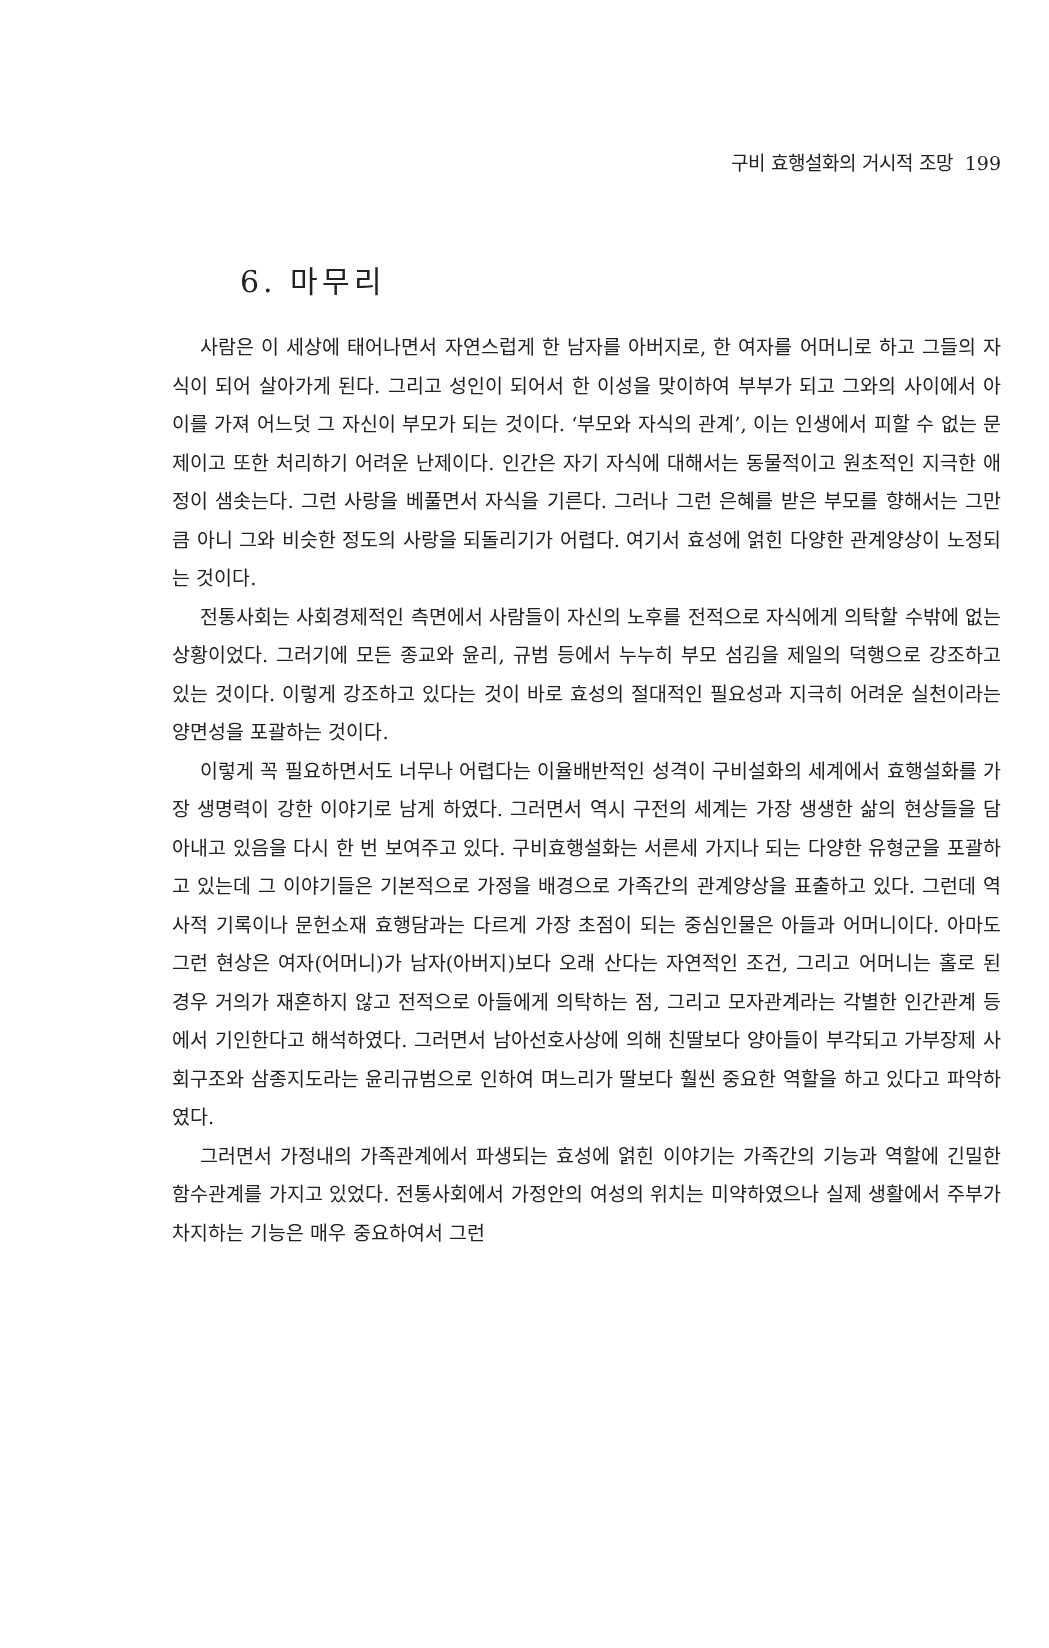구비 효행설화의 거시적 조망 199
6. 마무리
사람은 이 세상에 태어나면서 자연스럽게 한 남자를 아버지로, 한 여자를 어머니로 하고 그들의 자식이 되어 살아가게 된다. 그리고 성인이 되어서 한 이성을 맞이하여 부부가 되고 그와의 사이에서 아이를 가져 어느덧 그 자신이 부모가 되는 것이다. ‘부모와 자식의 관계’, 이는 인생에서 피할 수 없는 문제이고 또한 처리하기 어려운 난제이다. 인간은 자기 자식에 대해서는 동물적이고 원초적인 지극한 애정이 샘솟는다. 그런 사랑을 베풀면서 자식을 기른다. 그러나 그런 은혜를 받은 부모를 향해서는 그만큼 아니 그와 비슷한 정도의 사랑을 되돌리기가 어렵다. 여기서 효성에 얽힌 다양한 관계양상이 노정되는 것이다.
전통사회는 사회경제적인 측면에서 사람들이 자신의 노후를 전적으로 자식에게 의탁할 수밖에 없는 상황이었다. 그러기에 모든 종교와 윤리, 규범 등에서 누누히 부모 섬김을 제일의 덕행으로 강조하고 있는 것이다. 이렇게 강조하고 있다는 것이 바로 효성의 절대적인 필요성과 지극히 어려운 실천이라는 양면성을 포괄하는 것이다.
이렇게 꼭 필요하면서도 너무나 어렵다는 이율배반적인 성격이 구비설화의 세계에서 효행설화를 가장 생명력이 강한 이야기로 남게 하였다. 그러면서 역시 구전의 세계는 가장 생생한 삶의 현상들을 담아내고 있음을 다시 한 번 보여주고 있다. 구비효행설화는 서른세 가지나 되는 다양한 유형군을 포괄하고 있는데 그 이야기들은 기본적으로 가정을 배경으로 가족간의 관계양상을 표출하고 있다. 그런데 역사적 기록이나 문헌소재 효행담과는 다르게 가장 초점이 되는 중심인물은 아들과 어머니이다. 아마도 그런 현상은 여자(어머니)가 남자(아버지)보다 오래 산다는 자연적인 조건, 그리고 어머니는 홀로 된 경우 거의가 재혼하지 않고 전적으로 아들에게 의탁하는 점, 그리고 모자관계라는 각별한 인간관계 등에서 기인한다고 해석하였다. 그러면서 남아선호사상에 의해 친딸보다 양아들이 부각되고 가부장제 사회구조와 삼종지도라는 윤리규범으로 인하여 며느리가 딸보다 훨씬 중요한 역할을 하고 있다고 파악하였다.
그러면서 가정내의 가족관계에서 파생되는 효성에 얽힌 이야기는 가족간의 기능과 역할에 긴밀한 함수관계를 가지고 있었다. 전통사회에서 가정안의 여성의 위치는 미약하였으나 실제 생활에서 주부가 차지하는 기능은 매우 중요하여서 그런